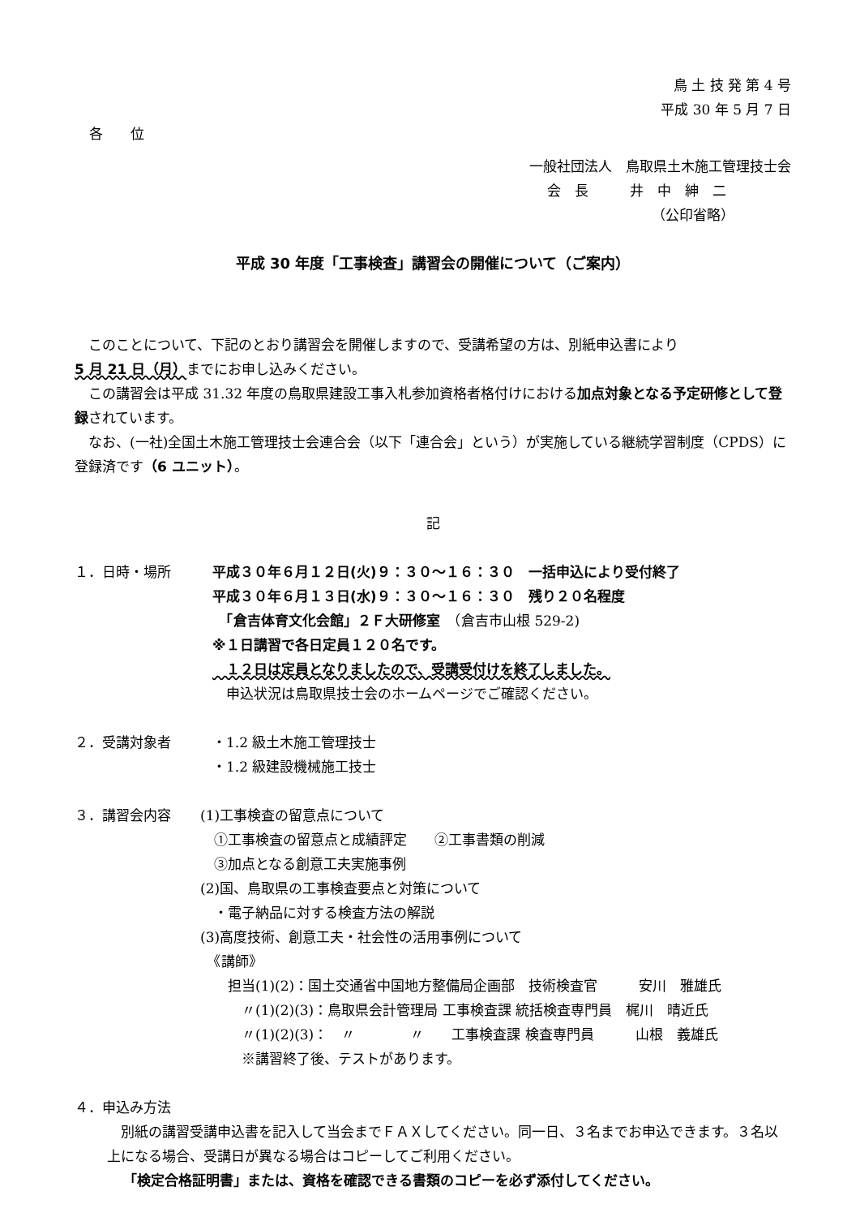鳥 土 技 発 第 4 号
平成 30 年 5 月 7 日
各　　位
一般社団法人　鳥取県土木施工管理技士会
会　長　　　井　中　紳　二
（公印省略）
平成 30 年度「工事検査」講習会の開催について（ご案内）
　このことについて、下記のとおり講習会を開催しますので、受講希望の方は、別紙申込書により
5 月 21 日（月）までにお申し込みください。
　この講習会は平成 31.32 年度の鳥取県建設工事入札参加資格者格付けにおける加点対象となる予定研修として登録されています。
　なお、(一社)全国土木施工管理技士会連合会（以下「連合会」という）が実施している継続学習制度（CPDS）に登録済です（6 ユニット）。
記
１．日時・場所
平成３０年６月１２日(火)９：３０～１６：３０　一括申込により受付終了
平成３０年６月１３日(水)９：３０～１６：３０　残り２０名程度
　「倉吉体育文化会館」２Ｆ大研修室　（倉吉市山根 529-2)
※１日講習で各日定員１２０名です。
　１２日は定員となりましたので、受講受付けを終了しました。
　申込状況は鳥取県技士会のホームページでご確認ください。
２．受講対象者
・1.2 級土木施工管理技士
・1.2 級建設機械施工技士
３．講習会内容
(1)工事検査の留意点について
　①工事検査の留意点と成績評定　　②工事書類の削減
　③加点となる創意工夫実施事例
(2)国、鳥取県の工事検査要点と対策について
　・電子納品に対する検査方法の解説
(3)高度技術、創意工夫・社会性の活用事例について
　《講師》
　　担当(1)(2)：国土交通省中国地方整備局企画部　技術検査官　　　安川　雅雄氏
　　　〃(1)(2)(3)：鳥取県会計管理局 工事検査課 統括検査専門員　梶川　晴近氏
　　　〃(1)(2)(3)：　〃　　　　〃　　工事検査課 検査専門員　　　山根　義雄氏
　　　※講習終了後、テストがあります。
４．申込み方法
　別紙の講習受講申込書を記入して当会までＦＡＸしてください。同一日、３名までお申込できます。３名以上になる場合、受講日が異なる場合はコピーしてご利用ください。
「検定合格証明書」または、資格を確認できる書類のコピーを必ず添付してください。